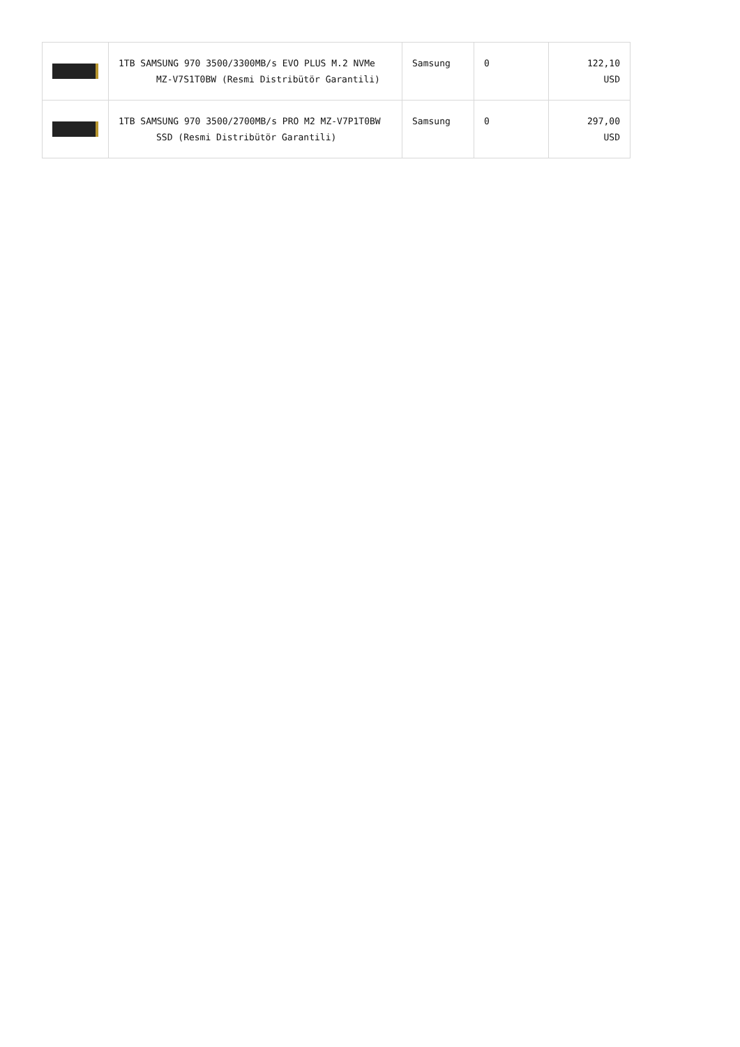| | 1TB SAMSUNG 970 3500/3300MB/s EVO PLUS M.2 NVMe MZ-V7S1T0BW (Resmi Distribütör Garantili) | Samsung | 0 | 122,10 USD |
| | 1TB SAMSUNG 970 3500/2700MB/s PRO M2 MZ-V7P1T0BW SSD (Resmi Distribütör Garantili) | Samsung | 0 | 297,00 USD |